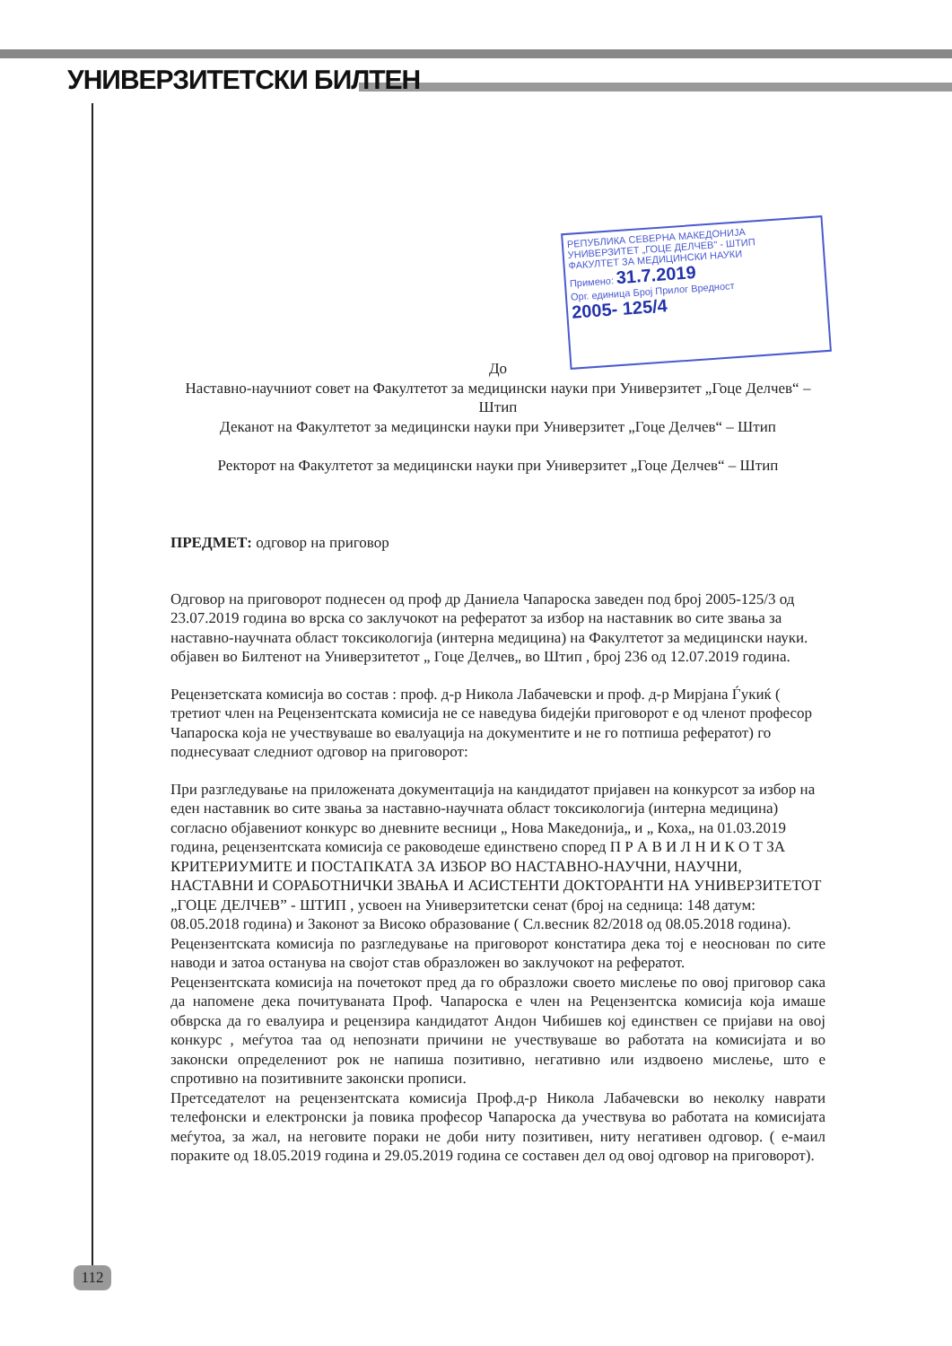УНИВЕРЗИТЕТСКИ БИЛТЕН
РЕПУБЛИКА СЕВЕРНА МАКЕДОНИЈА
УНИВЕРЗИТЕТ „ГОЦЕ ДЕЛЧЕВ" - ШТИП
ФАКУЛТЕТ ЗА МЕДИЦИНСКИ НАУКИ
Примено: 31.7.2019
Орг. единица Број Прилог Вредност
2005- 125/4
До
Наставно-научниот совет на Факултетот за медицински науки при Универзитет „Гоце Делчев“ – Штип
Деканот на Факултетот за медицински науки при Универзитет „Гоце Делчев“ – Штип
Ректорот на Факултетот за медицински науки при Универзитет „Гоце Делчев“ – Штип
ПРЕДМЕТ: одговор на приговор
Одговор на приговорот поднесен од проф др Даниела Чапароска заведен под број 2005-125/3 од 23.07.2019 година во врска со заклучокот на рефератот за избор на наставник во сите звања за наставно-научната област токсикологија (интерна медицина) на Факултетот за медицински науки. објавен во Билтенот на Универзитетот „ Гоце Делчев„ во Штип , број 236 од 12.07.2019 година.
Рецензетската комисија во состав : проф. д-р Никола Лабачевски и проф. д-р Мирјана Ѓукиќ ( третиот член на Рецензентската комисија не се наведува бидејќи приговорот е од членот професор Чапароска која не учествуваше во евалуација на документите и не го потпиша рефератот) го поднесуваат следниот одговор на приговорот:
При разгледување на приложената документација на кандидатот пријавен на конкурсот за избор на еден наставник во сите звања за наставно-научната област токсикологија (интерна медицина) согласно објавениот конкурс во дневните весници „ Нова Македонија„ и „ Коха„ на 01.03.2019 година, рецензентската комисија се раководеше единствено според П Р А В И Л Н И К О Т ЗА КРИТЕРИУМИТЕ И ПОСТАПКАТА ЗА ИЗБОР ВО НАСТАВНО-НАУЧНИ, НАУЧНИ, НАСТАВНИ И СОРАБОТНИЧКИ ЗВАЊА И АСИСТЕНТИ ДОКТОРАНТИ НА УНИВЕРЗИТЕТОТ „ГОЦЕ ДЕЛЧЕВ” - ШТИП , усвоен на Универзитетски сенат (број на седница: 148 датум: 08.05.2018 година) и Законот за Високо образование ( Сл.весник 82/2018 од 08.05.2018 година).
Рецензентската комисија по разгледување на приговорот констатира дека тој е неоснован по сите наводи и затоа останува на својот став образложен во заклучокот на рефератот.
Рецензентската комисија на почетокот пред да го образложи своето мислење по овој приговор сака да напомене дека почитуваната Проф. Чапароска е член на Рецензентска комисија која имаше обврска да го евалуира и рецензира кандидатот Андон Чибишев кој единствен се пријави на овој конкурс , меѓутоа таа од непознати причини не учествуваше во работата на комисијата и во законски определениот рок не напиша позитивно, негативно или издвоено мислење, што е спротивно на позитивните законски прописи.
Претседателот на рецензентската комисија Проф.д-р Никола Лабачевски во неколку наврати телефонски и електронски ја повика професор Чапароска да учествува во работата на комисијата меѓутоа, за жал, на неговите пораки не доби ниту позитивен, ниту негативен одговор. ( е-маил пораките од 18.05.2019 година и 29.05.2019 година се составен дел од овој одговор на приговорот).
112